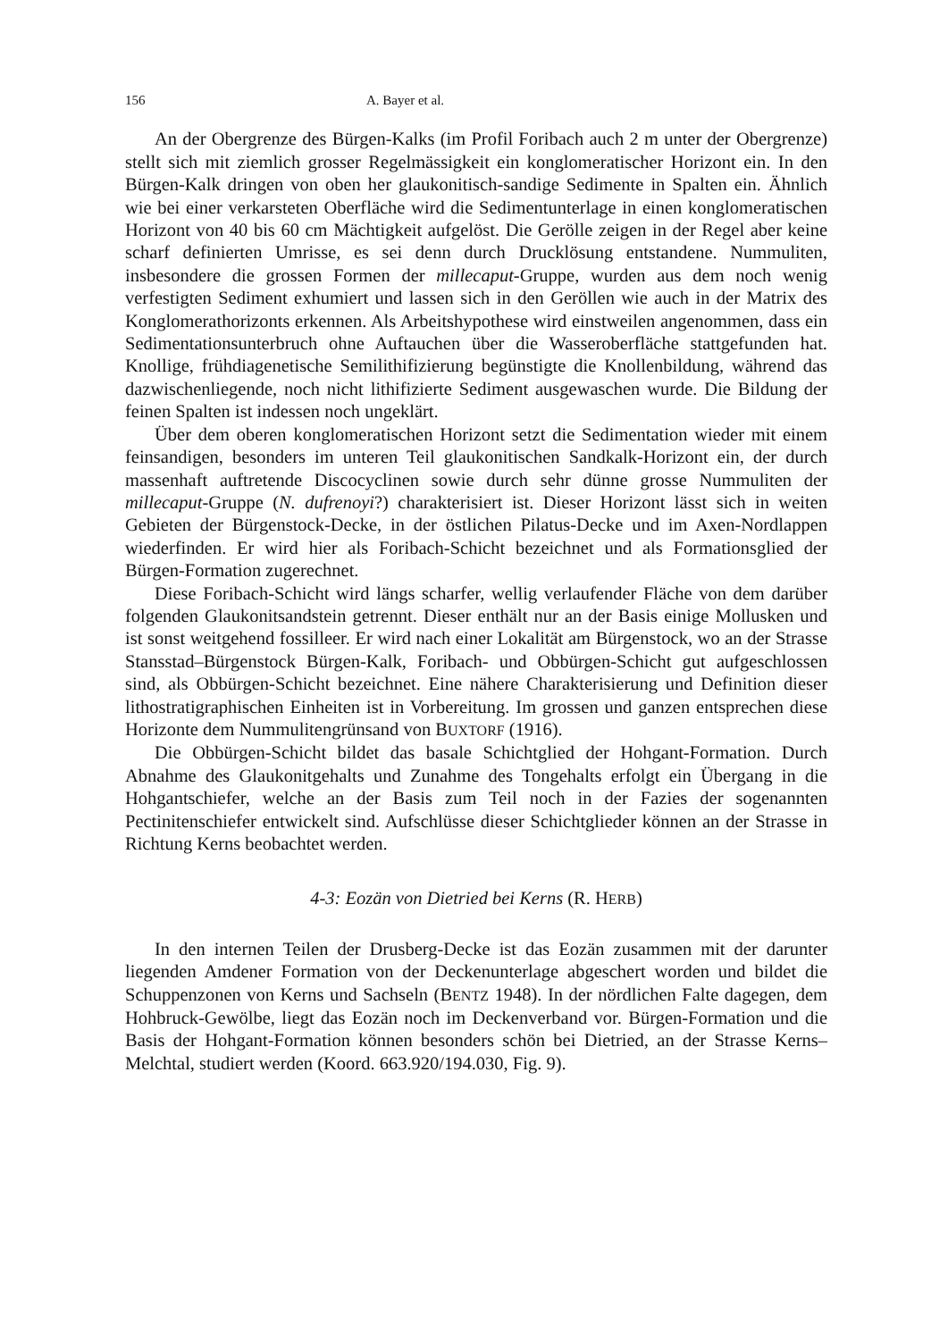156 A. Bayer et al.
An der Obergrenze des Bürgen-Kalks (im Profil Foribach auch 2 m unter der Obergrenze) stellt sich mit ziemlich grosser Regelmässigkeit ein konglomeratischer Horizont ein. In den Bürgen-Kalk dringen von oben her glaukonitisch-sandige Sedimente in Spalten ein. Ähnlich wie bei einer verkarsteten Oberfläche wird die Sedimentunterlage in einen konglomeratischen Horizont von 40 bis 60 cm Mächtigkeit aufgelöst. Die Gerölle zeigen in der Regel aber keine scharf definierten Umrisse, es sei denn durch Drucklösung entstandene. Nummuliten, insbesondere die grossen Formen der millecaput-Gruppe, wurden aus dem noch wenig verfestigten Sediment exhumiert und lassen sich in den Geröllen wie auch in der Matrix des Konglomerathorizonts erkennen. Als Arbeitshypothese wird einstweilen angenommen, dass ein Sedimentationsunterbruch ohne Auftauchen über die Wasseroberfläche stattgefunden hat. Knollige, frühdiagenetische Semilithifizierung begünstigte die Knollenbildung, während das dazwischenliegende, noch nicht lithifizierte Sediment ausgewaschen wurde. Die Bildung der feinen Spalten ist indessen noch ungeklärt.
Über dem oberen konglomeratischen Horizont setzt die Sedimentation wieder mit einem feinsandigen, besonders im unteren Teil glaukonitischen Sandkalk-Horizont ein, der durch massenhaft auftretende Discocyclinen sowie durch sehr dünne grosse Nummuliten der millecaput-Gruppe (N. dufrenoyi?) charakterisiert ist. Dieser Horizont lässt sich in weiten Gebieten der Bürgenstock-Decke, in der östlichen Pilatus-Decke und im Axen-Nordlappen wiederfinden. Er wird hier als Foribach-Schicht bezeichnet und als Formationsglied der Bürgen-Formation zugerechnet.
Diese Foribach-Schicht wird längs scharfer, wellig verlaufender Fläche von dem darüber folgenden Glaukonitsandstein getrennt. Dieser enthält nur an der Basis einige Mollusken und ist sonst weitgehend fossilleer. Er wird nach einer Lokalität am Bürgenstock, wo an der Strasse Stansstad–Bürgenstock Bürgen-Kalk, Foribach- und Obbürgen-Schicht gut aufgeschlossen sind, als Obbürgen-Schicht bezeichnet. Eine nähere Charakterisierung und Definition dieser lithostratigraphischen Einheiten ist in Vorbereitung. Im grossen und ganzen entsprechen diese Horizonte dem Nummulitengrünsand von BUXTORF (1916).
Die Obbürgen-Schicht bildet das basale Schichtglied der Hohgant-Formation. Durch Abnahme des Glaukonitgehalts und Zunahme des Tongehalts erfolgt ein Übergang in die Hohgantschiefer, welche an der Basis zum Teil noch in der Fazies der sogenannten Pectinitenschiefer entwickelt sind. Aufschlüsse dieser Schichtglieder können an der Strasse in Richtung Kerns beobachtet werden.
4-3: Eozän von Dietried bei Kerns (R. HERB)
In den internen Teilen der Drusberg-Decke ist das Eozän zusammen mit der darunter liegenden Amdener Formation von der Deckenunterlage abgeschert worden und bildet die Schuppenzonen von Kerns und Sachseln (BENTZ 1948). In der nördlichen Falte dagegen, dem Hohbruck-Gewölbe, liegt das Eozän noch im Deckenverband vor. Bürgen-Formation und die Basis der Hohgant-Formation können besonders schön bei Dietried, an der Strasse Kerns–Melchtal, studiert werden (Koord. 663.920/194.030, Fig. 9).